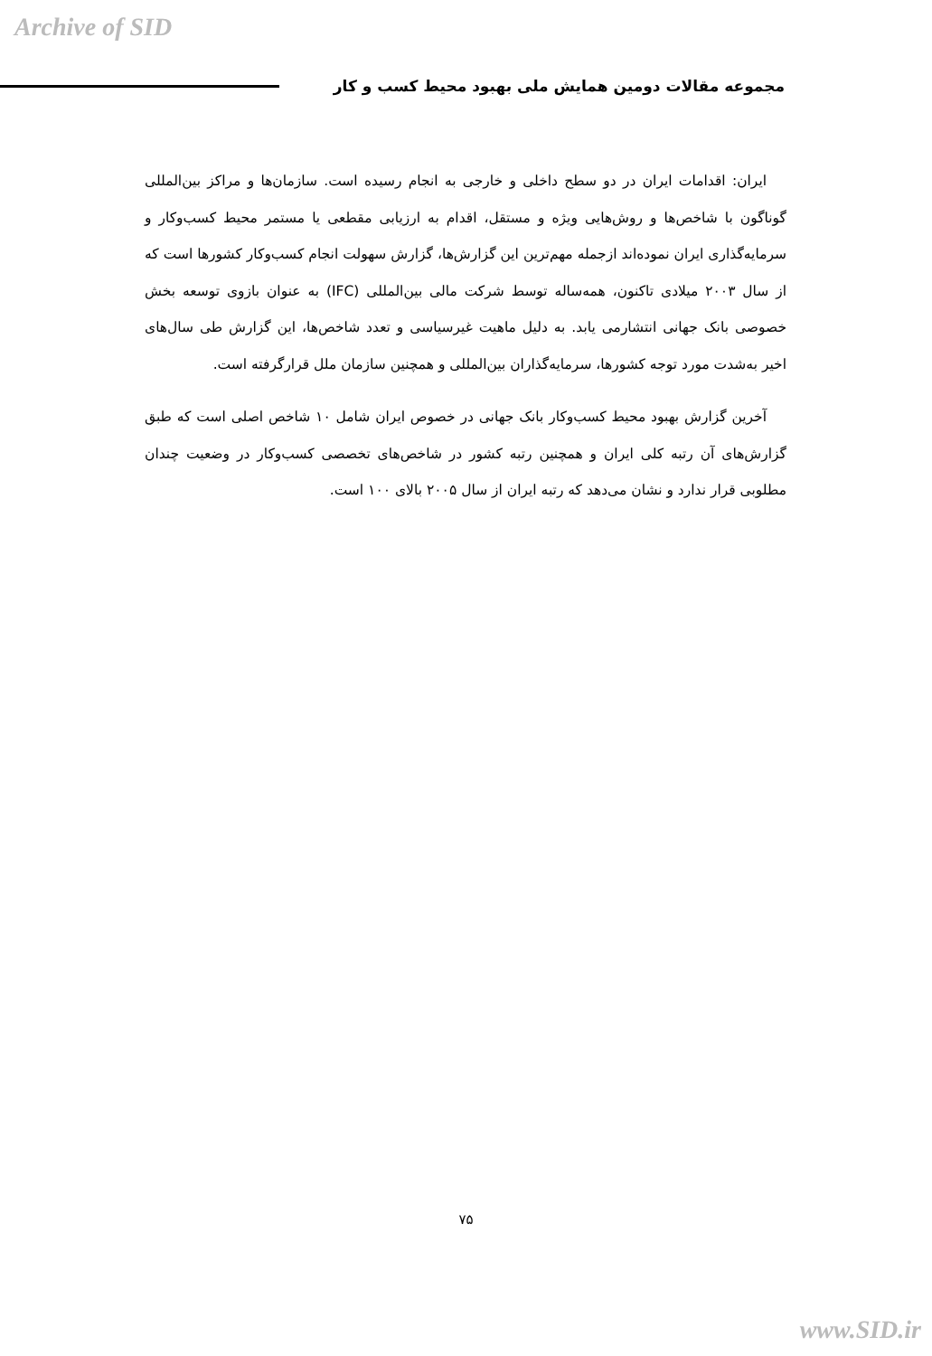Archive of SID
مجموعه مقالات دومین همایش ملی بهبود محیط کسب و کار
ایران: اقدامات ایران در دو سطح داخلی و خارجی به انجام رسیده است. سازمان‌ها و مراکز بین‌المللی گوناگون با شاخص‌ها و روش‌هایی ویژه و مستقل، اقدام به ارزیابی مقطعی یا مستمر محیط کسب‌وکار و سرمایه‌گذاری ایران نموده‌اند ازجمله مهم‌ترین این گزارش‌ها، گزارش سهولت انجام کسب‌وکار کشورها است که از سال ۲۰۰۳ میلادی تاکنون، همه‌ساله توسط شرکت مالی بین‌المللی (IFC) به عنوان بازوی توسعه بخش خصوصی بانک جهانی انتشارمی یابد. به دلیل ماهیت غیرسیاسی و تعدد شاخص‌ها، این گزارش طی سال‌های اخیر به‌شدت مورد توجه کشورها، سرمایه‌گذاران بین‌المللی و همچنین سازمان ملل قرارگرفته است.
آخرین گزارش بهبود محیط کسب‌وکار بانک جهانی در خصوص ایران شامل ۱۰ شاخص اصلی است که طبق گزارش‌های آن رتبه کلی ایران و همچنین رتبه کشور در شاخص‌های تخصصی کسب‌وکار در وضعیت چندان مطلوبی قرار ندارد و نشان می‌دهد که رتبه ایران از سال ۲۰۰۵ بالای ۱۰۰ است.
۷۵
www.SID.ir